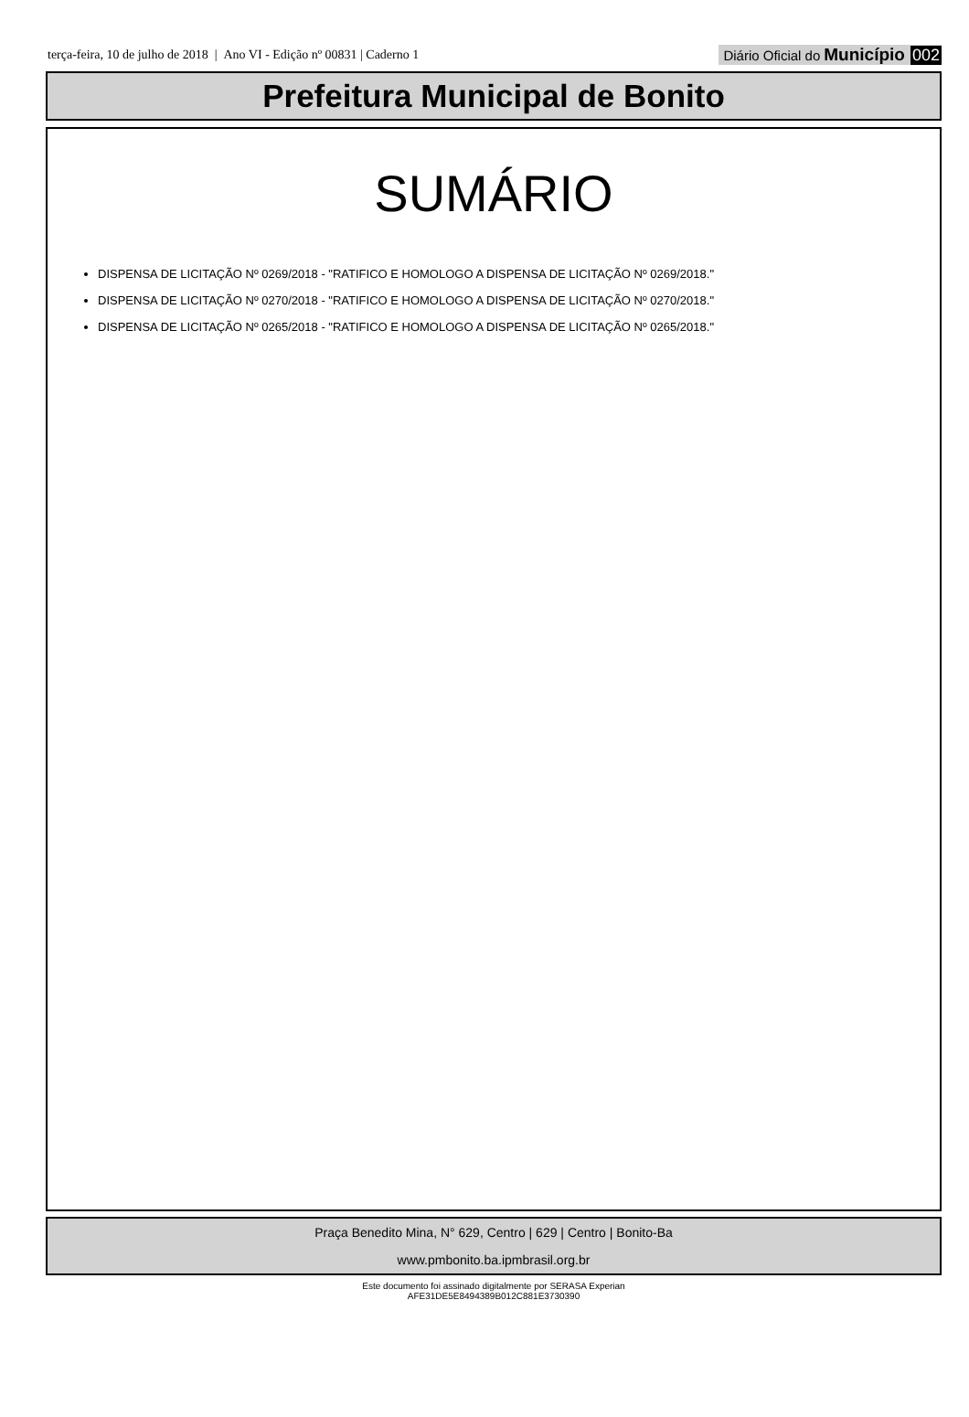terça-feira, 10 de julho de 2018 | Ano VI - Edição nº 00831 | Caderno 1
Diário Oficial do Município 002
Prefeitura Municipal de Bonito
SUMÁRIO
DISPENSA DE LICITAÇÃO Nº 0269/2018 - "RATIFICO E HOMOLOGO A DISPENSA DE LICITAÇÃO Nº 0269/2018."
DISPENSA DE LICITAÇÃO Nº 0270/2018 - "RATIFICO E HOMOLOGO A DISPENSA DE LICITAÇÃO Nº 0270/2018."
DISPENSA DE LICITAÇÃO Nº 0265/2018 - "RATIFICO E HOMOLOGO A DISPENSA DE LICITAÇÃO Nº 0265/2018."
Praça Benedito Mina, N° 629, Centro | 629 | Centro | Bonito-Ba
www.pmbonito.ba.ipmbrasil.org.br
Este documento foi assinado digitalmente por SERASA Experian
AFE31DE5E8494389B012C881E3730390